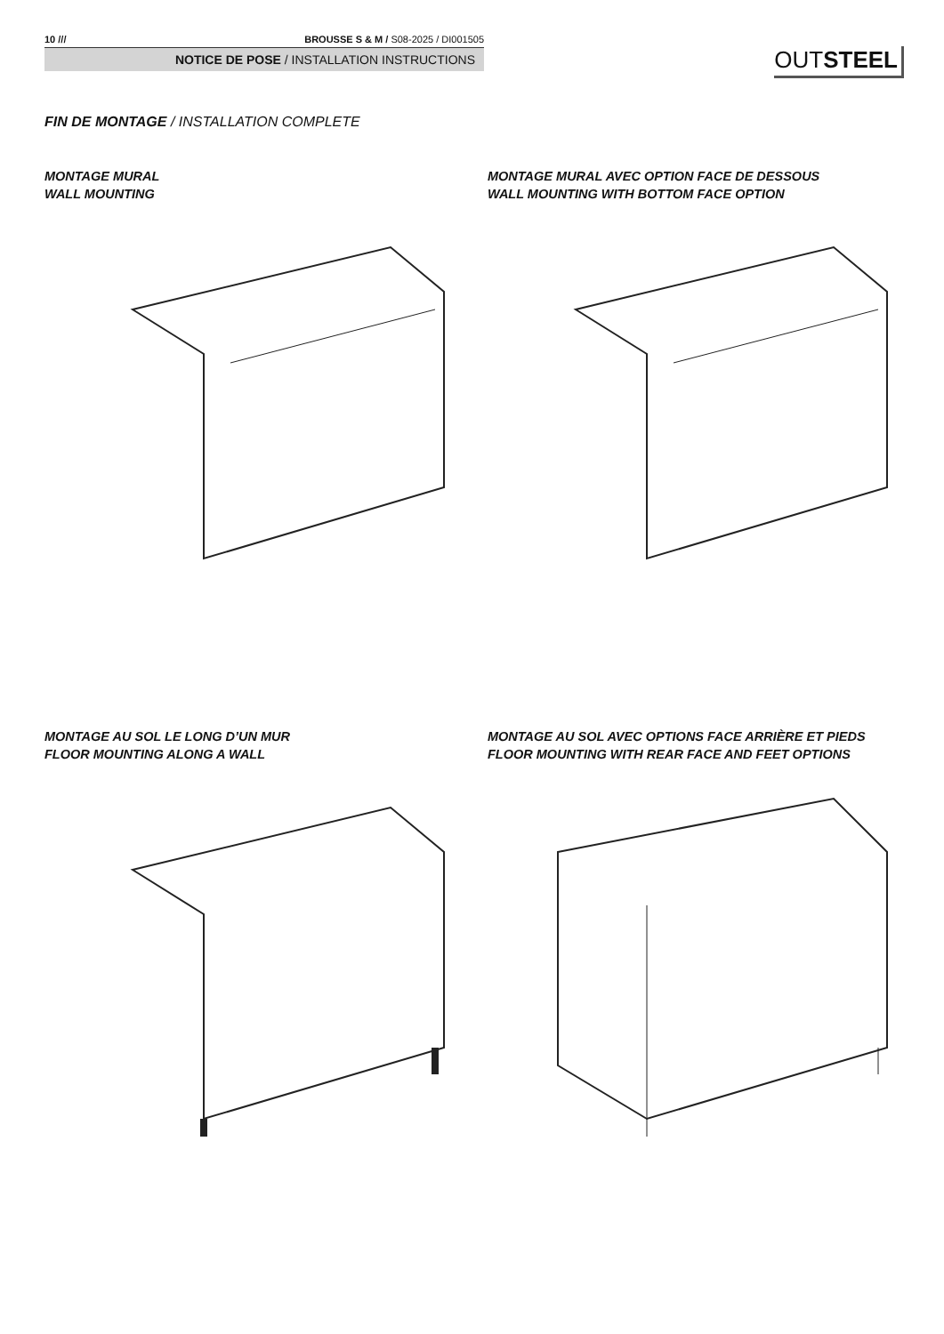10 /// BROUSSE S & M / S08-2025 / DI001505
NOTICE DE POSE / INSTALLATION INSTRUCTIONS
OUTSTEEL
FIN DE MONTAGE / INSTALLATION COMPLETE
MONTAGE MURAL
WALL MOUNTING
MONTAGE MURAL AVEC OPTION FACE DE DESSOUS
WALL MOUNTING WITH BOTTOM FACE OPTION
MONTAGE AU SOL LE LONG D’UN MUR
FLOOR MOUNTING ALONG A WALL
MONTAGE AU SOL AVEC OPTIONS FACE ARRIÈRE ET PIEDS
FLOOR MOUNTING WITH REAR FACE AND FEET OPTIONS